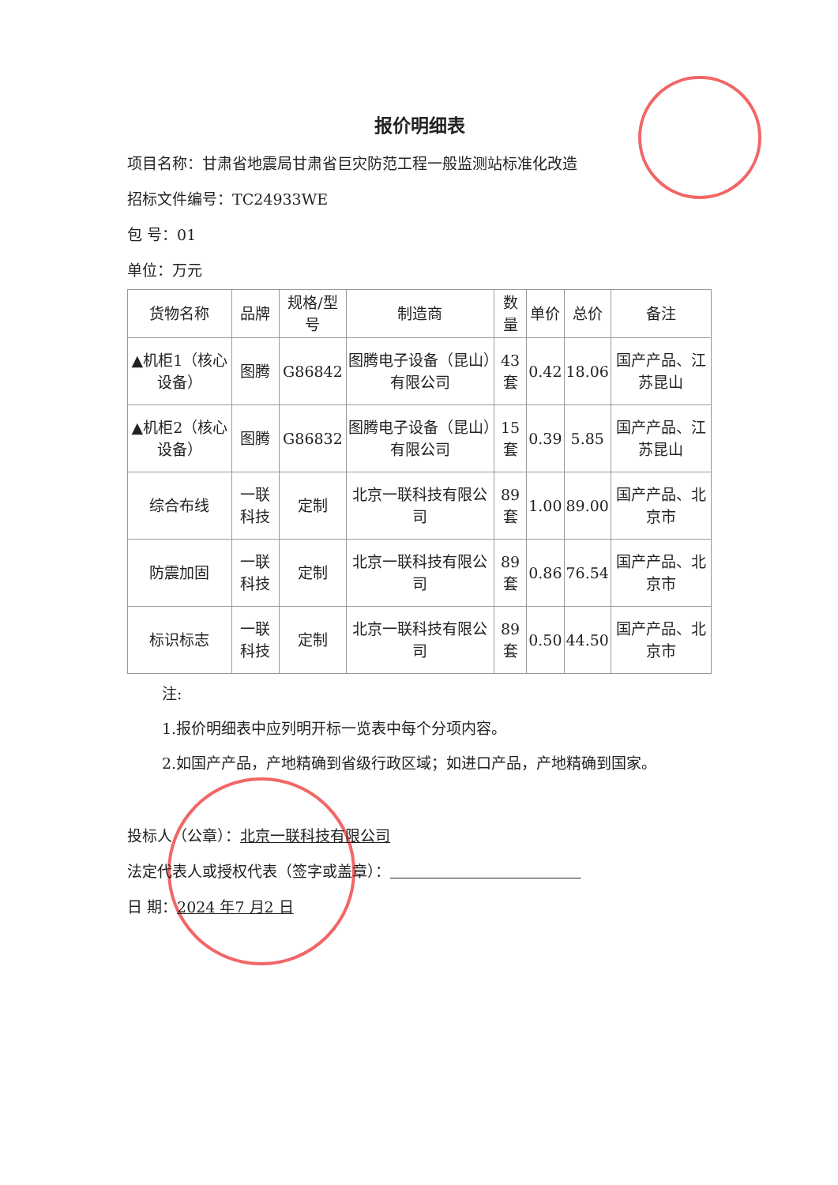报价明细表
项目名称：甘肃省地震局甘肃省巨灾防范工程一般监测站标准化改造
招标文件编号：TC24933WE
包 号：01
单位：万元
| 货物名称 | 品牌 | 规格/型号 | 制造商 | 数量 | 单价 | 总价 | 备注 |
| --- | --- | --- | --- | --- | --- | --- | --- |
| ▲机柜1（核心设备） | 图腾 | G86842 | 图腾电子设备（昆山）有限公司 | 43套 | 0.42 | 18.06 | 国产产品、江苏昆山 |
| ▲机柜2（核心设备） | 图腾 | G86832 | 图腾电子设备（昆山）有限公司 | 15套 | 0.39 | 5.85 | 国产产品、江苏昆山 |
| 综合布线 | 一联科技 | 定制 | 北京一联科技有限公司 | 89套 | 1.00 | 89.00 | 国产产品、北京市 |
| 防震加固 | 一联科技 | 定制 | 北京一联科技有限公司 | 89套 | 0.86 | 76.54 | 国产产品、北京市 |
| 标识标志 | 一联科技 | 定制 | 北京一联科技有限公司 | 89套 | 0.50 | 44.50 | 国产产品、北京市 |
注:
1.报价明细表中应列明开标一览表中每个分项内容。
2.如国产产品，产地精确到省级行政区域；如进口产品，产地精确到国家。
投标人（公章）：北京一联科技有限公司
法定代表人或授权代表（签字或盖章）：
日 期：2024 年7 月2 日